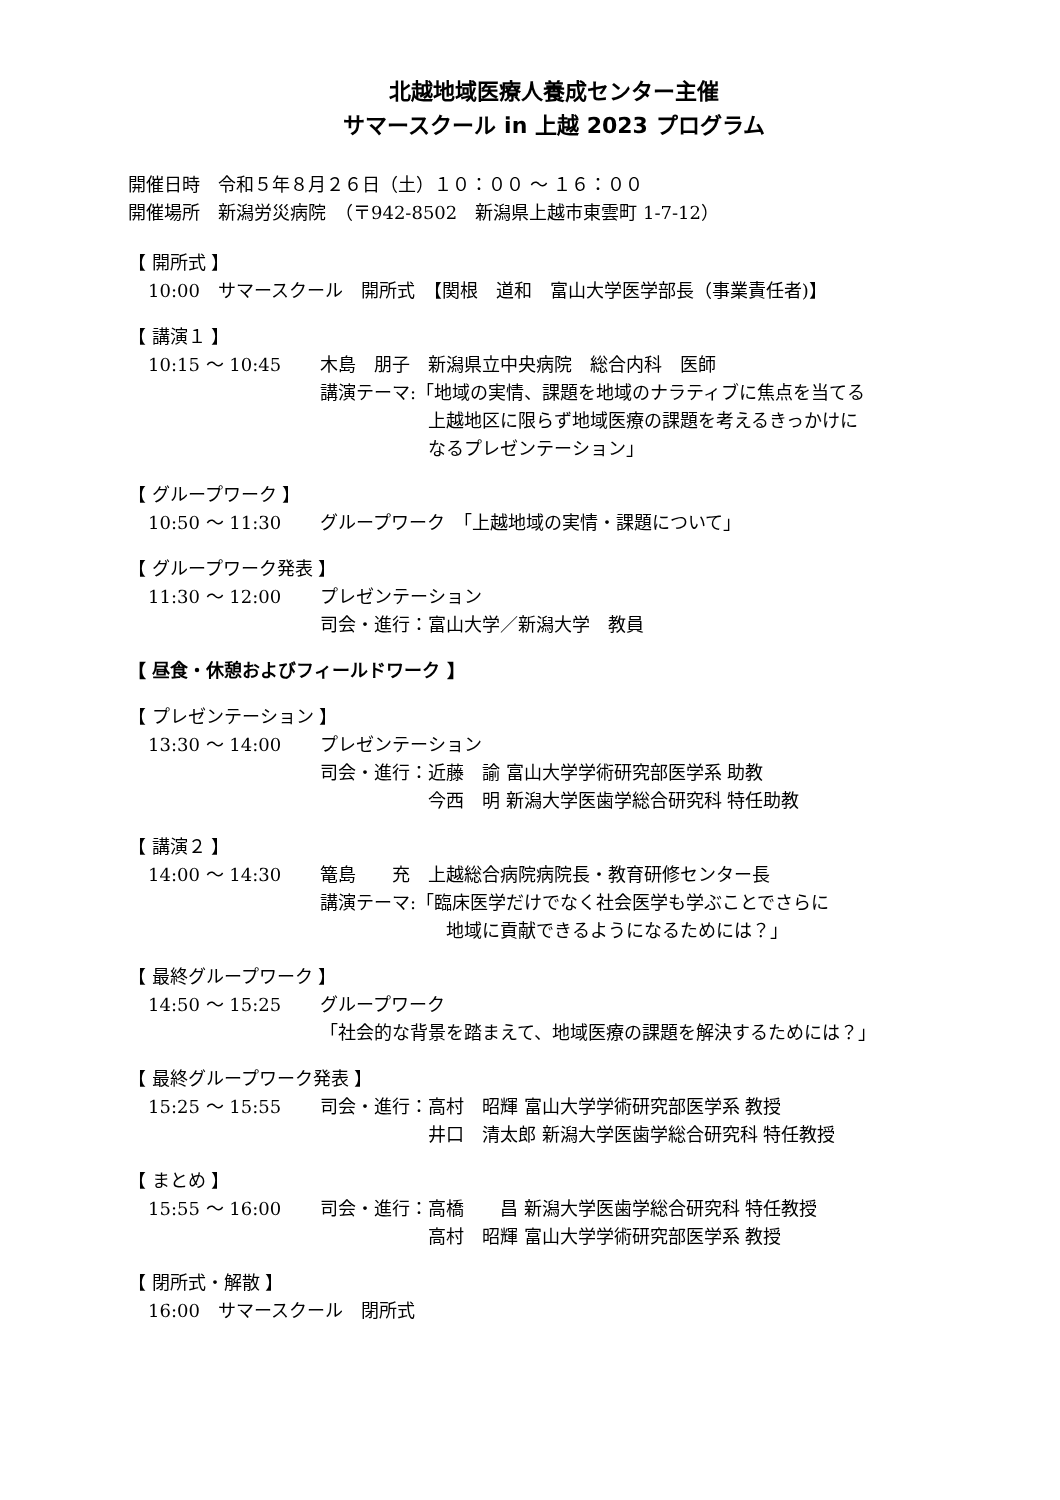北越地域医療人養成センター主催
サマースクール in 上越 2023 プログラム
開催日時　令和５年８月２６日（土）１０：００ ～ １６：００
開催場所　新潟労災病院　（〒942-8502　新潟県上越市東雲町 1-7-12）
【 開所式 】
10:00　サマースクール　開所式　【関根　道和　富山大学医学部長（事業責任者)】
【 講演１ 】
10:15 ～ 10:45 木島　朋子　新潟県立中央病院　総合内科　医師
講演テーマ:「地域の実情、課題を地域のナラティブに焦点を当てる
　　　　　　上越地区に限らず地域医療の課題を考えるきっかけに
　　　　　　なるプレゼンテーション」
【 グループワーク 】
10:50 ～ 11:30 グループワーク　「上越地域の実情・課題について」
【 グループワーク発表 】
11:30 ～ 12:00 プレゼンテーション
司会・進行：富山大学／新潟大学　教員
【 昼食・休憩およびフィールドワーク 】
【 プレゼンテーション 】
13:30 ～ 14:00 プレゼンテーション
司会・進行：近藤　諭 富山大学学術研究部医学系 助教
　　　　　　今西　明 新潟大学医歯学総合研究科 特任助教
【 講演２ 】
14:00 ～ 14:30 篭島　　充　上越総合病院病院長・教育研修センター長
講演テーマ:「臨床医学だけでなく社会医学も学ぶことでさらに
　　　　　　　地域に貢献できるようになるためには？」
【 最終グループワーク 】
14:50 ～ 15:25 グループワーク
「社会的な背景を踏まえて、地域医療の課題を解決するためには？」
【 最終グループワーク発表 】
15:25 ～ 15:55 司会・進行：高村　昭輝 富山大学学術研究部医学系 教授
　　　　　　井口　清太郎 新潟大学医歯学総合研究科 特任教授
【 まとめ 】
15:55 ～ 16:00 司会・進行：高橋　　昌 新潟大学医歯学総合研究科 特任教授
　　　　　　高村　昭輝 富山大学学術研究部医学系 教授
【 閉所式・解散 】
16:00　サマースクール　閉所式